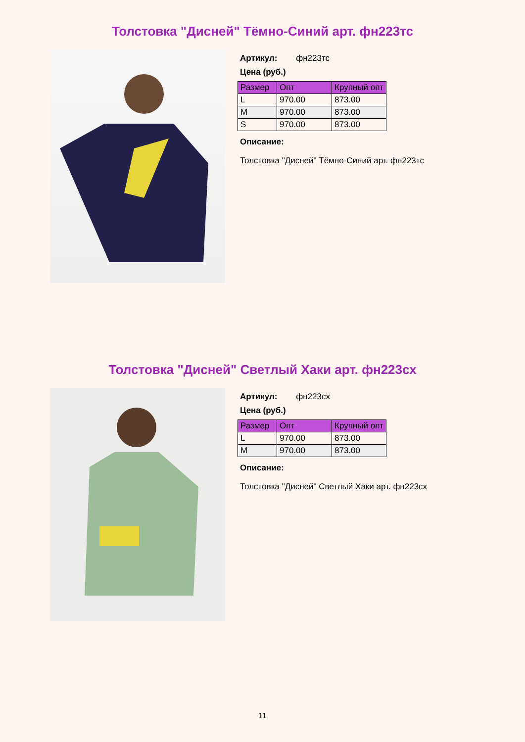Толстовка "Дисней" Тёмно-Синий арт. фн223тс
Артикул: фн223тс
Цена (руб.)
| Размер | Опт | Крупный опт |
| --- | --- | --- |
| L | 970.00 | 873.00 |
| M | 970.00 | 873.00 |
| S | 970.00 | 873.00 |
Описание:
Толстовка "Дисней" Тёмно-Синий арт. фн223тс
Толстовка "Дисней" Светлый Хаки арт. фн223сх
Артикул: фн223сх
Цена (руб.)
| Размер | Опт | Крупный опт |
| --- | --- | --- |
| L | 970.00 | 873.00 |
| M | 970.00 | 873.00 |
Описание:
Толстовка "Дисней" Светлый Хаки арт. фн223сх
11